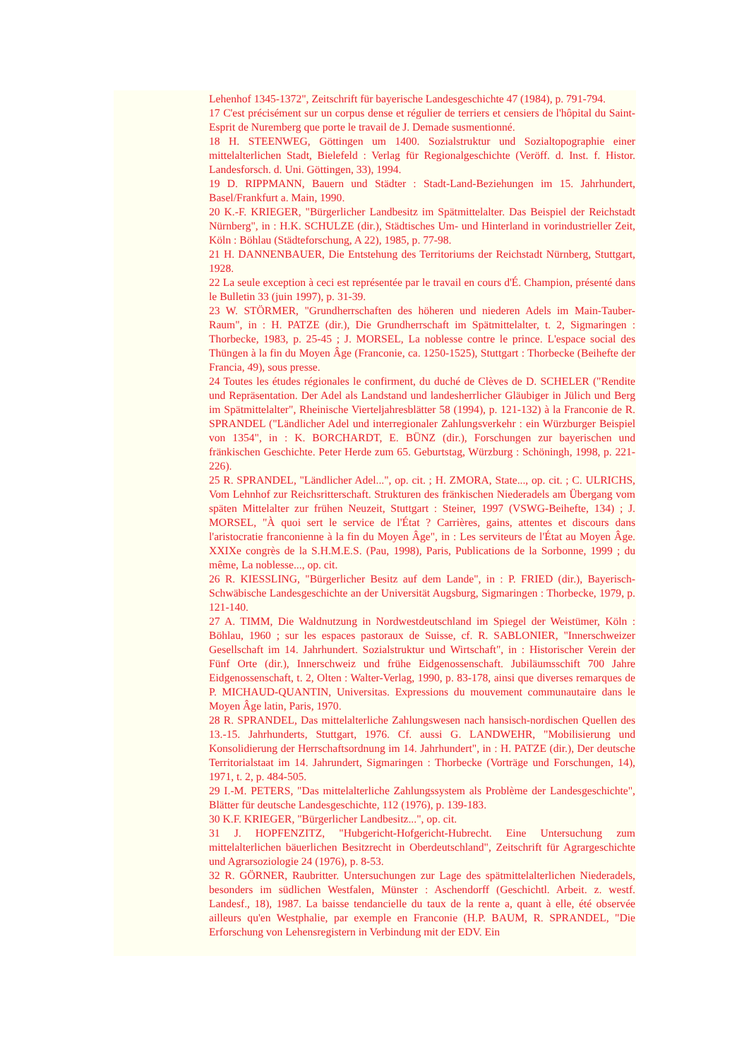Lehenhof 1345-1372", Zeitschrift für bayerische Landesgeschichte 47 (1984), p. 791-794.
17 C'est précisément sur un corpus dense et régulier de terriers et censiers de l'hôpital du Saint-Esprit de Nuremberg que porte le travail de J. Demade susmentionné.
18 H. STEENWEG, Göttingen um 1400. Sozialstruktur und Sozialtopographie einer mittelalterlichen Stadt, Bielefeld : Verlag für Regionalgeschichte (Veröff. d. Inst. f. Histor. Landesforsch. d. Uni. Göttingen, 33), 1994.
19 D. RIPPMANN, Bauern und Städter : Stadt-Land-Beziehungen im 15. Jahrhundert, Basel/Frankfurt a. Main, 1990.
20 K.-F. KRIEGER, "Bürgerlicher Landbesitz im Spätmittelalter. Das Beispiel der Reichstadt Nürnberg", in : H.K. SCHULZE (dir.), Städtisches Um- und Hinterland in vorindustrieller Zeit, Köln : Böhlau (Städteforschung, A 22), 1985, p. 77-98.
21 H. DANNENBAUER, Die Entstehung des Territoriums der Reichstadt Nürnberg, Stuttgart, 1928.
22 La seule exception à ceci est représentée par le travail en cours d'É. Champion, présenté dans le Bulletin 33 (juin 1997), p. 31-39.
23 W. STÖRMER, "Grundherrschaften des höheren und niederen Adels im Main-Tauber-Raum", in : H. PATZE (dir.), Die Grundherrschaft im Spätmittelalter, t. 2, Sigmaringen : Thorbecke, 1983, p. 25-45 ; J. MORSEL, La noblesse contre le prince. L'espace social des Thüngen à la fin du Moyen Âge (Franconie, ca. 1250-1525), Stuttgart : Thorbecke (Beihefte der Francia, 49), sous presse.
24 Toutes les études régionales le confirment, du duché de Clèves de D. SCHELER ("Rendite und Repräsentation. Der Adel als Landstand und landesherrlicher Gläubiger in Jülich und Berg im Spätmittelalter", Rheinische Vierteljahresblätter 58 (1994), p. 121-132) à la Franconie de R. SPRANDEL ("Ländlicher Adel und interregionaler Zahlungsverkehr : ein Würzburger Beispiel von 1354", in : K. BORCHARDT, E. BÜNZ (dir.), Forschungen zur bayerischen und fränkischen Geschichte. Peter Herde zum 65. Geburtstag, Würzburg : Schöningh, 1998, p. 221-226).
25 R. SPRANDEL, "Ländlicher Adel...", op. cit. ; H. ZMORA, State..., op. cit. ; C. ULRICHS, Vom Lehnhof zur Reichsritterschaft. Strukturen des fränkischen Niederadels am Übergang vom späten Mittelalter zur frühen Neuzeit, Stuttgart : Steiner, 1997 (VSWG-Beihefte, 134) ; J. MORSEL, "À quoi sert le service de l'État ? Carrières, gains, attentes et discours dans l'aristocratie franconienne à la fin du Moyen Âge", in : Les serviteurs de l'État au Moyen Âge. XXIXe congrès de la S.H.M.E.S. (Pau, 1998), Paris, Publications de la Sorbonne, 1999 ; du même, La noblesse..., op. cit.
26 R. KIESSLING, "Bürgerlicher Besitz auf dem Lande", in : P. FRIED (dir.), Bayerisch-Schwäbische Landesgeschichte an der Universität Augsburg, Sigmaringen : Thorbecke, 1979, p. 121-140.
27 A. TIMM, Die Waldnutzung in Nordwestdeutschland im Spiegel der Weistümer, Köln : Böhlau, 1960 ; sur les espaces pastoraux de Suisse, cf. R. SABLONIER, "Innerschweizer Gesellschaft im 14. Jahrhundert. Sozialstruktur und Wirtschaft", in : Historischer Verein der Fünf Orte (dir.), Innerschweiz und frühe Eidgenossenschaft. Jubiläumsschift 700 Jahre Eidgenossenschaft, t. 2, Olten : Walter-Verlag, 1990, p. 83-178, ainsi que diverses remarques de P. MICHAUD-QUANTIN, Universitas. Expressions du mouvement communautaire dans le Moyen Âge latin, Paris, 1970.
28 R. SPRANDEL, Das mittelalterliche Zahlungswesen nach hansisch-nordischen Quellen des 13.-15. Jahrhunderts, Stuttgart, 1976. Cf. aussi G. LANDWEHR, "Mobilisierung und Konsolidierung der Herrschaftsordnung im 14. Jahrhundert", in : H. PATZE (dir.), Der deutsche Territorialstaat im 14. Jahrundert, Sigmaringen : Thorbecke (Vorträge und Forschungen, 14), 1971, t. 2, p. 484-505.
29 I.-M. PETERS, "Das mittelalterliche Zahlungssystem als Problème der Landesgeschichte", Blätter für deutsche Landesgeschichte, 112 (1976), p. 139-183.
30 K.F. KRIEGER, "Bürgerlicher Landbesitz...", op. cit.
31 J. HOPFENZITZ, "Hubgericht-Hofgericht-Hubrecht. Eine Untersuchung zum mittelalterlichen bäuerlichen Besitzrecht in Oberdeutschland", Zeitschrift für Agrargeschichte und Agrarsoziologie 24 (1976), p. 8-53.
32 R. GÖRNER, Raubritter. Untersuchungen zur Lage des spätmittelalterlichen Niederadels, besonders im südlichen Westfalen, Münster : Aschendorff (Geschichtl. Arbeit. z. westf. Landesf., 18), 1987. La baisse tendancielle du taux de la rente a, quant à elle, été observée ailleurs qu'en Westphalie, par exemple en Franconie (H.P. BAUM, R. SPRANDEL, "Die Erforschung von Lehensregistern in Verbindung mit der EDV. Ein